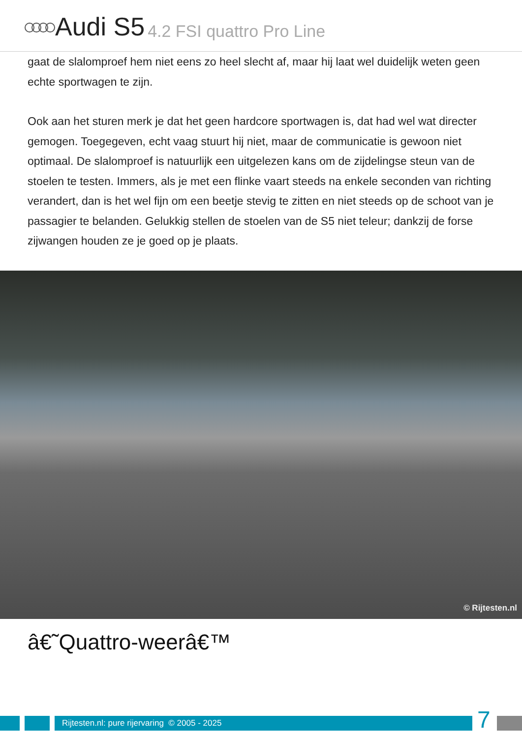Audi S5 4.2 FSI quattro Pro Line
gaat de slalomproef hem niet eens zo heel slecht af, maar hij laat wel duidelijk weten geen echte sportwagen te zijn.
Ook aan het sturen merk je dat het geen hardcore sportwagen is, dat had wel wat directer gemogen. Toegegeven, echt vaag stuurt hij niet, maar de communicatie is gewoon niet optimaal. De slalomproef is natuurlijk een uitgelezen kans om de zijdelingse steun van de stoelen te testen. Immers, als je met een flinke vaart steeds na enkele seconden van richting verandert, dan is het wel fijn om een beetje stevig te zitten en niet steeds op de schoot van je passagier te belanden. Gelukkig stellen de stoelen van de S5 niet teleur; dankzij de forse zijwangen houden ze je goed op je plaats.
© Rijtesten.nl
â€˜Quattro-weerâ€™
Rijtesten.nl: pure rijervaring © 2005 - 2025 7